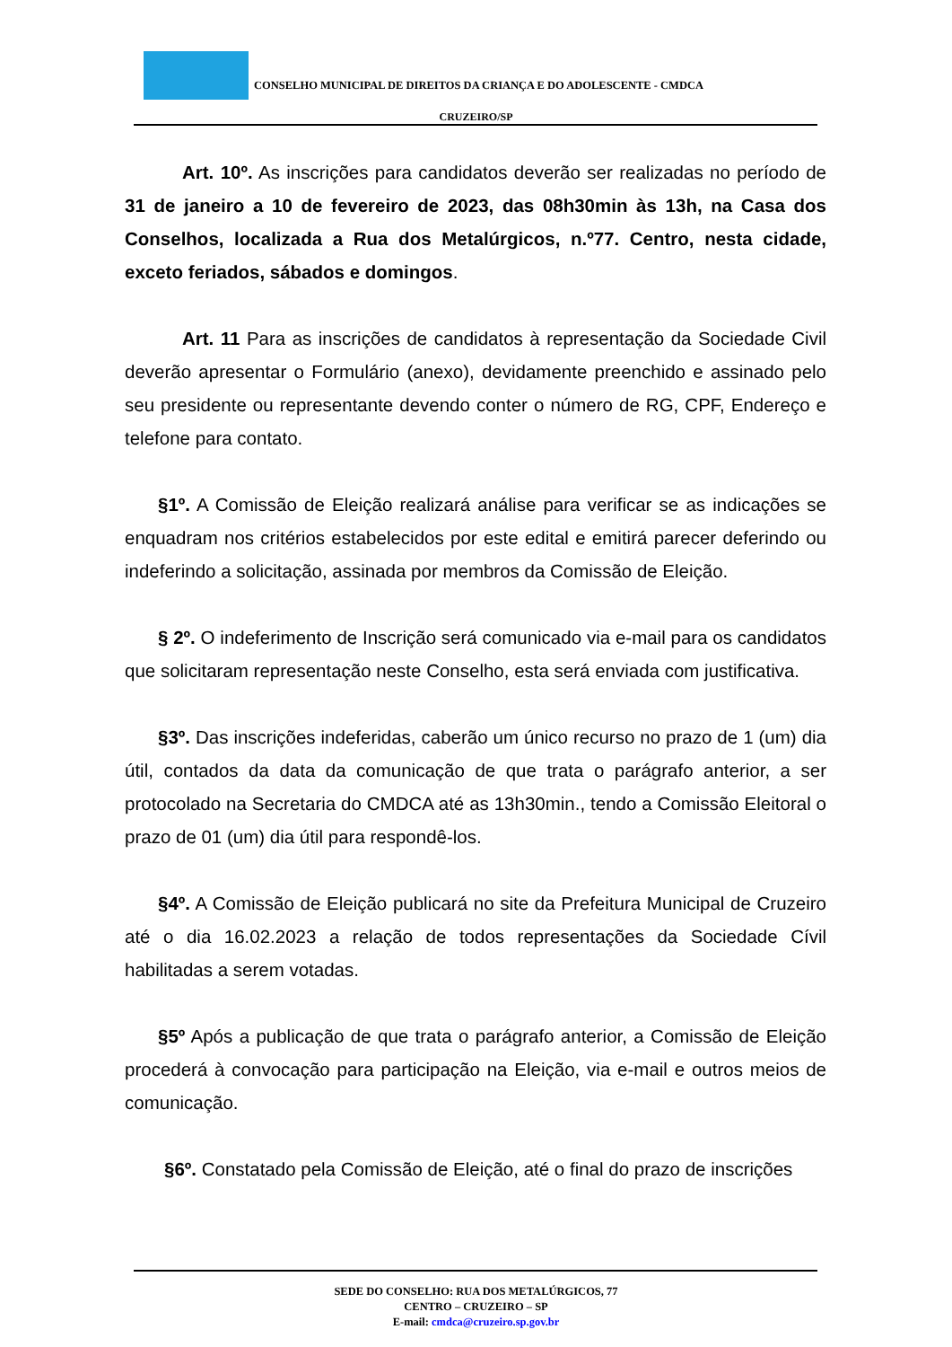CONSELHO MUNICIPAL DE DIREITOS DA CRIANÇA E DO ADOLESCENTE - CMDCA
CRUZEIRO/SP
Art. 10º. As inscrições para candidatos deverão ser realizadas no período de 31 de janeiro a 10 de fevereiro de 2023, das 08h30min às 13h, na Casa dos Conselhos, localizada a Rua dos Metalúrgicos, n.º77. Centro, nesta cidade, exceto feriados, sábados e domingos.
Art. 11 Para as inscrições de candidatos à representação da Sociedade Civil deverão apresentar o Formulário (anexo), devidamente preenchido e assinado pelo seu presidente ou representante devendo conter o número de RG, CPF, Endereço e telefone para contato.
§1º. A Comissão de Eleição realizará análise para verificar se as indicações se enquadram nos critérios estabelecidos por este edital e emitirá parecer deferindo ou indeferindo a solicitação, assinada por membros da Comissão de Eleição.
§ 2º. O indeferimento de Inscrição será comunicado via e-mail para os candidatos que solicitaram representação neste Conselho, esta será enviada com justificativa.
§3º. Das inscrições indeferidas, caberão um único recurso no prazo de 1 (um) dia útil, contados da data da comunicação de que trata o parágrafo anterior, a ser protocolado na Secretaria do CMDCA até as 13h30min., tendo a Comissão Eleitoral o prazo de 01 (um) dia útil para respondê-los.
§4º. A Comissão de Eleição publicará no site da Prefeitura Municipal de Cruzeiro até o dia 16.02.2023 a relação de todos representações da Sociedade Cívil habilitadas a serem votadas.
§5º Após a publicação de que trata o parágrafo anterior, a Comissão de Eleição procederá à convocação para participação na Eleição, via e-mail e outros meios de comunicação.
§6º. Constatado pela Comissão de Eleição, até o final do prazo de inscrições
SEDE DO CONSELHO: RUA DOS METALÚRGICOS, 77
CENTRO – CRUZEIRO – SP
E-mail: cmdca@cruzeiro.sp.gov.br